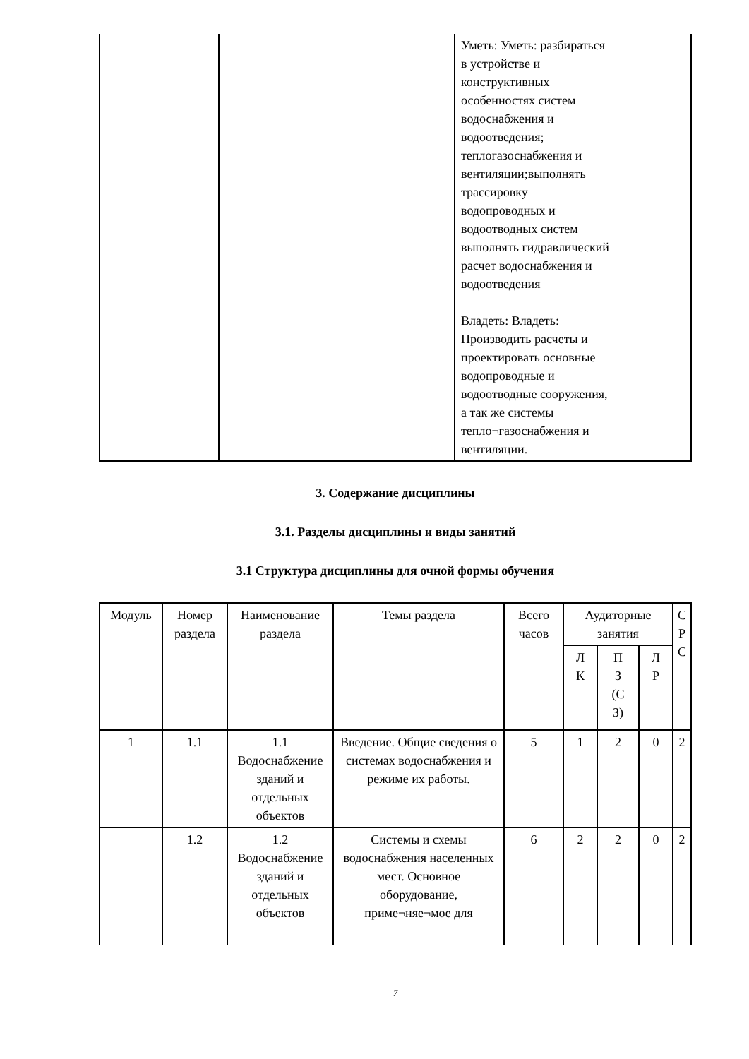| | | Уметь: Уметь: разбираться в устройстве и конструктивных особенностях систем водоснабжения и водоотведения; теплогазоснабжения и вентиляции;выполнять трассировку водопроводных и водоотводных систем выполнять гидравлический расчет водоснабжения и водоотведения Владеть: Владеть: Производить расчеты и проектировать основные водопроводные и водоотводные сооружения, а так же системы тепло¬газоснабжения и вентиляции. |
3. Содержание дисциплины
3.1. Разделы дисциплины и виды занятий
3.1 Структура дисциплины для очной формы обучения
| Модуль | Номер раздела | Наименование раздела | Темы раздела | Всего часов | Аудиторные занятия | | | С Р С |
| --- | --- | --- | --- | --- | --- | --- | --- | --- |
| | | | | | Л К | П З (С З) | Л Р | |
| 1 | 1.1 | 1.1 Водоснабжение зданий и отдельных объектов | Введение. Общие сведения о системах водоснабжения и режиме их работы. | 5 | 1 | 2 | 0 | 2 |
| | 1.2 | 1.2 Водоснабжение зданий и отдельных объектов | Системы и схемы водоснабжения населенных мест. Основное оборудование, приме¬няе¬мое для | 6 | 2 | 2 | 0 | 2 |
7